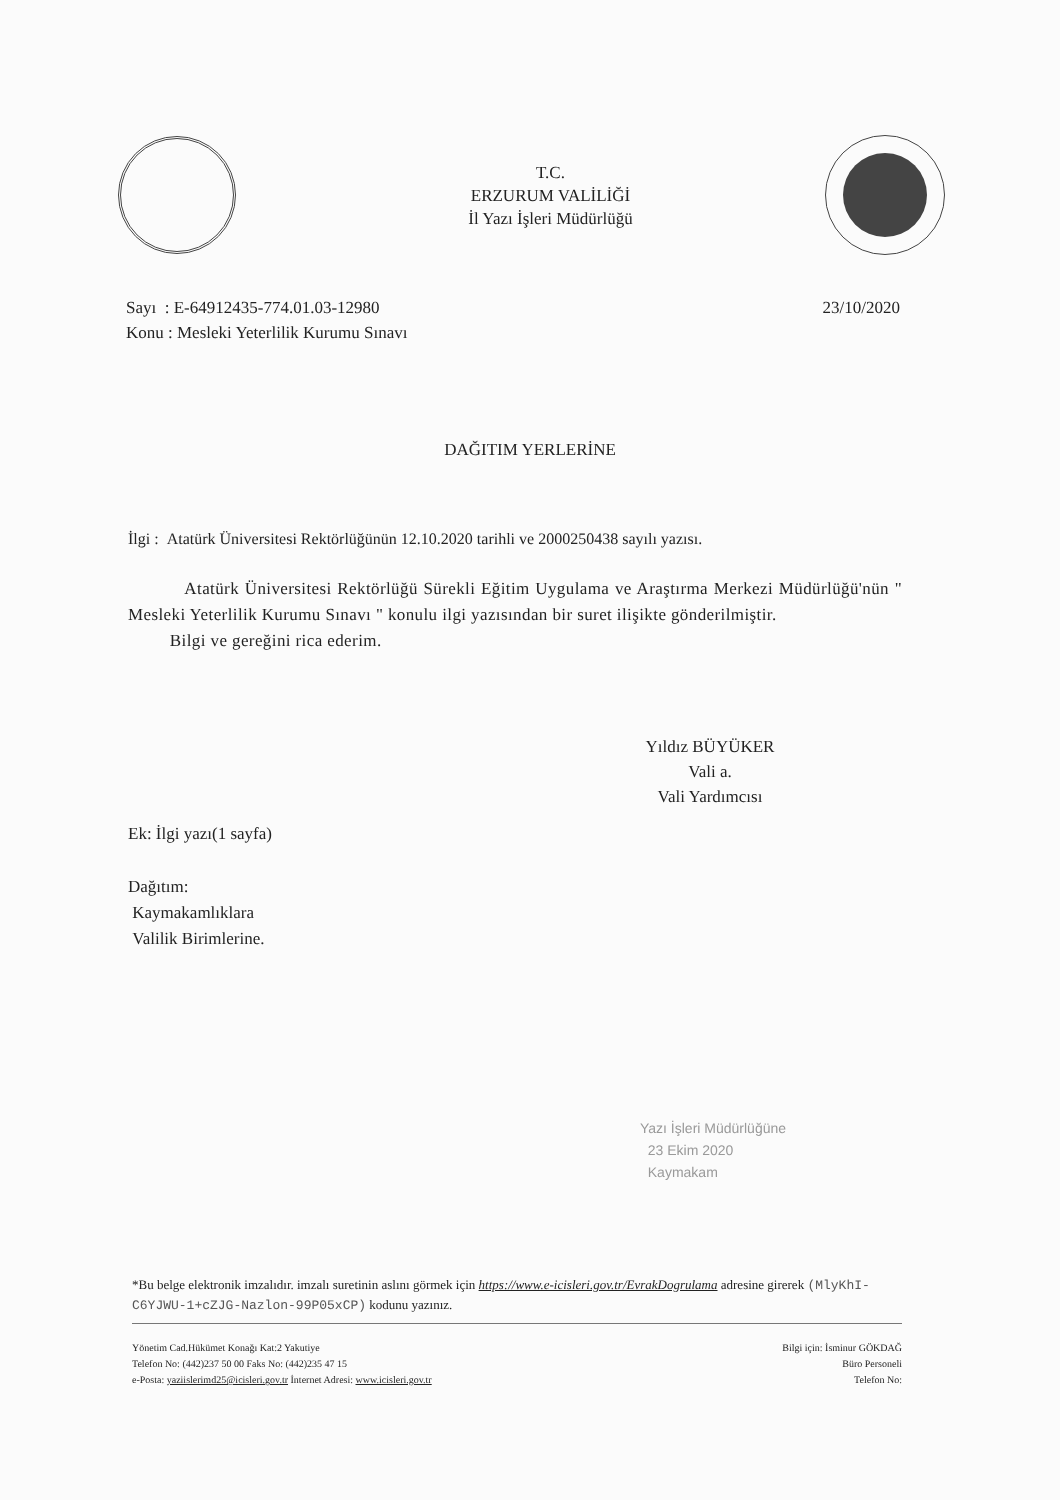T.C.
ERZURUM VALİLİĞİ
İl Yazı İşleri Müdürlüğü
Sayı : E-64912435-774.01.03-12980
Konu : Mesleki Yeterlilik Kurumu Sınavı
23/10/2020
DAĞITIM YERLERİNE
İlgi : Atatürk Üniversitesi Rektörlüğünün 12.10.2020 tarihli ve 2000250438 sayılı yazısı.
Atatürk Üniversitesi Rektörlüğü Sürekli Eğitim Uygulama ve Araştırma Merkezi Müdürlüğü'nün " Mesleki Yeterlilik Kurumu Sınavı " konulu ilgi yazısından bir suret ilişikte gönderilmiştir.
Bilgi ve gereğini rica ederim.
Yıldız BÜYÜKER
Vali a.
Vali Yardımcısı
Ek: İlgi yazı(1 sayfa)
Dağıtım:
Kaymakamlıklara
Valilik Birimlerine.
Yazı İşleri Müdürlüğüne
23 Ekim 2020
Kaymakam
*Bu belge elektronik imzalıdır. imzalı suretinin aslını görmek için https://www.e-icisleri.gov.tr/EvrakDogrulama adresine girerek (MlyKhI-C6YJWU-1+cZJG-Nazlon-99P05xCP) kodunu yazınız.
Yönetim Cad.Hükümet Konağı Kat:2 Yakutiye
Telefon No: (442)237 50 00 Faks No: (442)235 47 15
e-Posta: yaziislerimd25@icisleri.gov.tr İnternet Adresi: www.icisleri.gov.tr
Bilgi için: İsminur GÖKDAĞ
Büro Personeli
Telefon No: